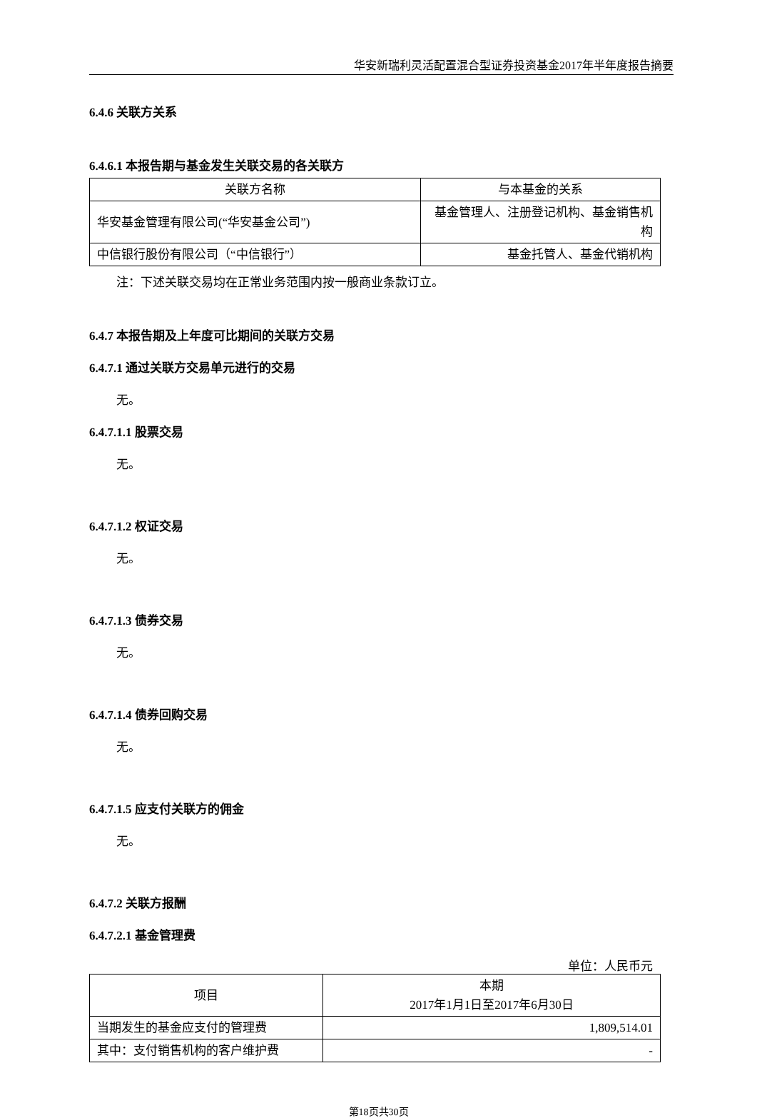华安新瑞利灵活配置混合型证券投资基金2017年半年度报告摘要
6.4.6 关联方关系
6.4.6.1 本报告期与基金发生关联交易的各关联方
| 关联方名称 | 与本基金的关系 |
| 华安基金管理有限公司(“华安基金公司”) | 基金管理人、注册登记机构、基金销售机构 |
| 中信银行股份有限公司（“中信银行”） | 基金托管人、基金代销机构 |
注：下述关联交易均在正常业务范围内按一般商业条款订立。
6.4.7 本报告期及上年度可比期间的关联方交易
6.4.7.1 通过关联方交易单元进行的交易
无。
6.4.7.1.1 股票交易
无。
6.4.7.1.2 权证交易
无。
6.4.7.1.3 债券交易
无。
6.4.7.1.4 债券回购交易
无。
6.4.7.1.5 应支付关联方的佣金
无。
6.4.7.2 关联方报酬
6.4.7.2.1 基金管理费
单位：人民币元
| 项目 | 本期 2017年1月1日至2017年6月30日 |
| 当期发生的基金应支付的管理费 | 1,809,514.01 |
| 其中：支付销售机构的客户维护费 | - |
第18页共30页